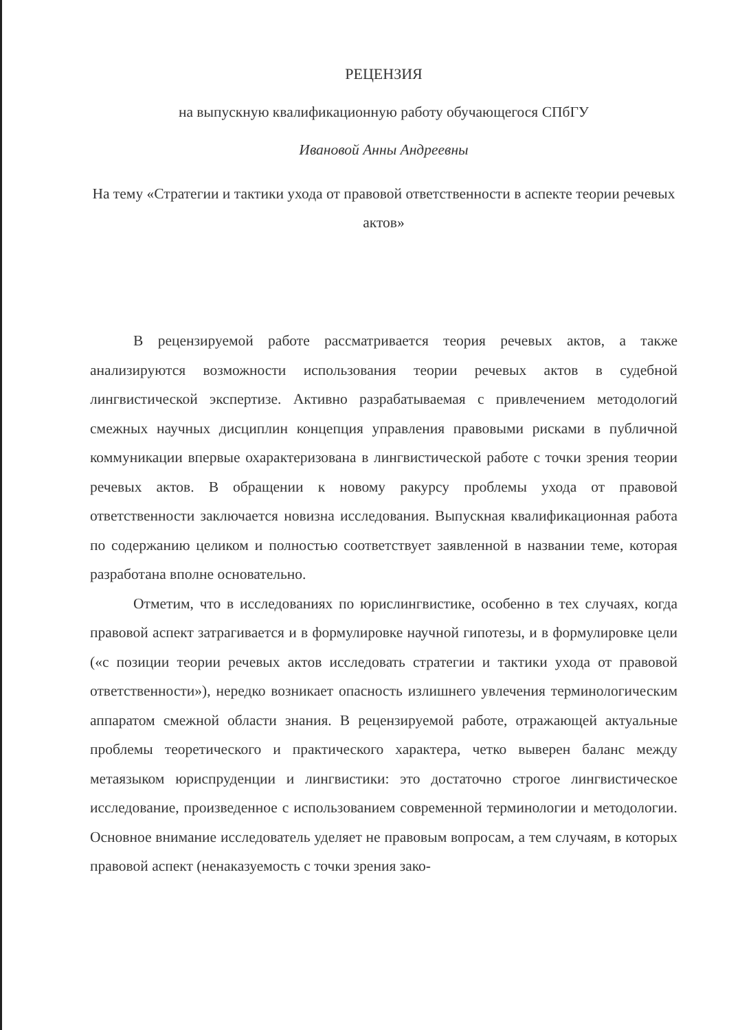РЕЦЕНЗИЯ
на выпускную квалификационную работу обучающегося СПбГУ
Ивановой Анны Андреевны
На тему «Стратегии и тактики ухода от правовой ответственности в аспекте теории речевых актов»
В рецензируемой работе рассматривается теория речевых актов, а также анализируются возможности использования теории речевых актов в судебной лингвистической экспертизе. Активно разрабатываемая с привлечением методологий смежных научных дисциплин концепция управления правовыми рисками в публичной коммуникации впервые охарактеризована в лингвистической работе с точки зрения теории речевых актов. В обращении к новому ракурсу проблемы ухода от правовой ответственности заключается новизна исследования. Выпускная квалификационная работа по содержанию целиком и полностью соответствует заявленной в названии теме, которая разработана вполне основательно.
Отметим, что в исследованиях по юрислингвистике, особенно в тех случаях, когда правовой аспект затрагивается и в формулировке научной гипотезы, и в формулировке цели («с позиции теории речевых актов исследовать стратегии и тактики ухода от правовой ответственности»), нередко возникает опасность излишнего увлечения терминологическим аппаратом смежной области знания. В рецензируемой работе, отражающей актуальные проблемы теоретического и практического характера, четко выверен баланс между метаязыком юриспруденции и лингвистики: это достаточно строгое лингвистическое исследование, произведенное с использованием современной терминологии и методологии. Основное внимание исследователь уделяет не правовым вопросам, а тем случаям, в которых правовой аспект (ненаказуемость с точки зрения зако-